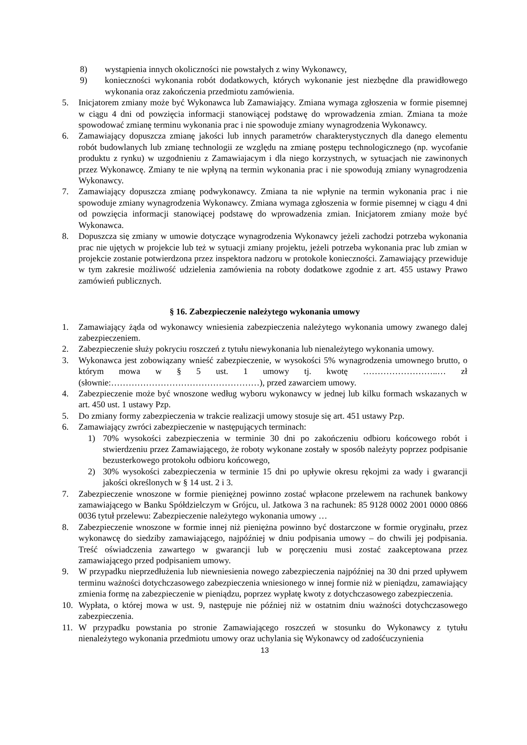8) wystąpienia innych okoliczności nie powstałych z winy Wykonawcy,
9) konieczności wykonania robót dodatkowych, których wykonanie jest niezbędne dla prawidłowego wykonania oraz zakończenia przedmiotu zamówienia.
5. Inicjatorem zmiany może być Wykonawca lub Zamawiający. Zmiana wymaga zgłoszenia w formie pisemnej w ciągu 4 dni od powzięcia informacji stanowiącej podstawę do wprowadzenia zmian. Zmiana ta może spowodować zmianę terminu wykonania prac i nie spowoduje zmiany wynagrodzenia Wykonawcy.
6. Zamawiający dopuszcza zmianę jakości lub innych parametrów charakterystycznych dla danego elementu robót budowlanych lub zmianę technologii ze względu na zmianę postępu technologicznego (np. wycofanie produktu z rynku) w uzgodnieniu z Zamawiajacym i dla niego korzystnych, w sytuacjach nie zawinonych przez Wykonawcę. Zmiany te nie wpłyną na termin wykonania prac i nie spowodują zmiany wynagrodzenia Wykonawcy.
7. Zamawiający dopuszcza zmianę podwykonawcy. Zmiana ta nie wpłynie na termin wykonania prac i nie spowoduje zmiany wynagrodzenia Wykonawcy. Zmiana wymaga zgłoszenia w formie pisemnej w ciągu 4 dni od powzięcia informacji stanowiącej podstawę do wprowadzenia zmian. Inicjatorem zmiany może być Wykonawca.
8. Dopuszcza się zmiany w umowie dotyczące wynagrodzenia Wykonawcy jeżeli zachodzi potrzeba wykonania prac nie ujętych w projekcie lub też w sytuacji zmiany projektu, jeżeli potrzeba wykonania prac lub zmian w projekcie zostanie potwierdzona przez inspektora nadzoru w protokole konieczności. Zamawiający przewiduje w tym zakresie możliwość udzielenia zamówienia na roboty dodatkowe zgodnie z art. 455 ustawy Prawo zamówień publicznych.
§ 16. Zabezpieczenie należytego wykonania umowy
1. Zamawiający żąda od wykonawcy wniesienia zabezpieczenia należytego wykonania umowy zwanego dalej zabezpieczeniem.
2. Zabezpieczenie służy pokryciu roszczeń z tytułu niewykonania lub nienależytego wykonania umowy.
3. Wykonawca jest zobowiązany wnieść zabezpieczenie, w wysokości 5% wynagrodzenia umownego brutto, o którym mowa w § 5 ust. 1 umowy tj. kwotę ……………………..… zł (słownie:……………………………………………), przed zawarciem umowy.
4. Zabezpieczenie może być wnoszone według wyboru wykonawcy w jednej lub kilku formach wskazanych w art. 450 ust. 1 ustawy Pzp.
5. Do zmiany formy zabezpieczenia w trakcie realizacji umowy stosuje się art. 451 ustawy Pzp.
6. Zamawiający zwróci zabezpieczenie w następujących terminach:
1) 70% wysokości zabezpieczenia w terminie 30 dni po zakończeniu odbioru końcowego robót i stwierdzeniu przez Zamawiającego, że roboty wykonane zostały w sposób należyty poprzez podpisanie bezusterkowego protokołu odbioru końcowego,
2) 30% wysokości zabezpieczenia w terminie 15 dni po upływie okresu rękojmi za wady i gwarancji jakości określonych w § 14 ust. 2 i 3.
7. Zabezpieczenie wnoszone w formie pieniężnej powinno zostać wpłacone przelewem na rachunek bankowy zamawiającego w Banku Spółdzielczym w Grójcu, ul. Jatkowa 3 na rachunek: 85 9128 0002 2001 0000 0866 0036 tytuł przelewu: Zabezpieczenie należytego wykonania umowy …
8. Zabezpieczenie wnoszone w formie innej niż pieniężna powinno być dostarczone w formie oryginału, przez wykonawcę do siedziby zamawiającego, najpóźniej w dniu podpisania umowy – do chwili jej podpisania. Treść oświadczenia zawartego w gwarancji lub w poręczeniu musi zostać zaakceptowana przez zamawiającego przed podpisaniem umowy.
9. W przypadku nieprzedłużenia lub niewniesienia nowego zabezpieczenia najpóźniej na 30 dni przed upływem terminu ważności dotychczasowego zabezpieczenia wniesionego w innej formie niż w pieniądzu, zamawiający zmienia formę na zabezpieczenie w pieniądzu, poprzez wypłatę kwoty z dotychczasowego zabezpieczenia.
10. Wypłata, o której mowa w ust. 9, następuje nie później niż w ostatnim dniu ważności dotychczasowego zabezpieczenia.
11. W przypadku powstania po stronie Zamawiającego roszczeń w stosunku do Wykonawcy z tytułu nienależytego wykonania przedmiotu umowy oraz uchylania się Wykonawcy od zadośćuczynienia
13